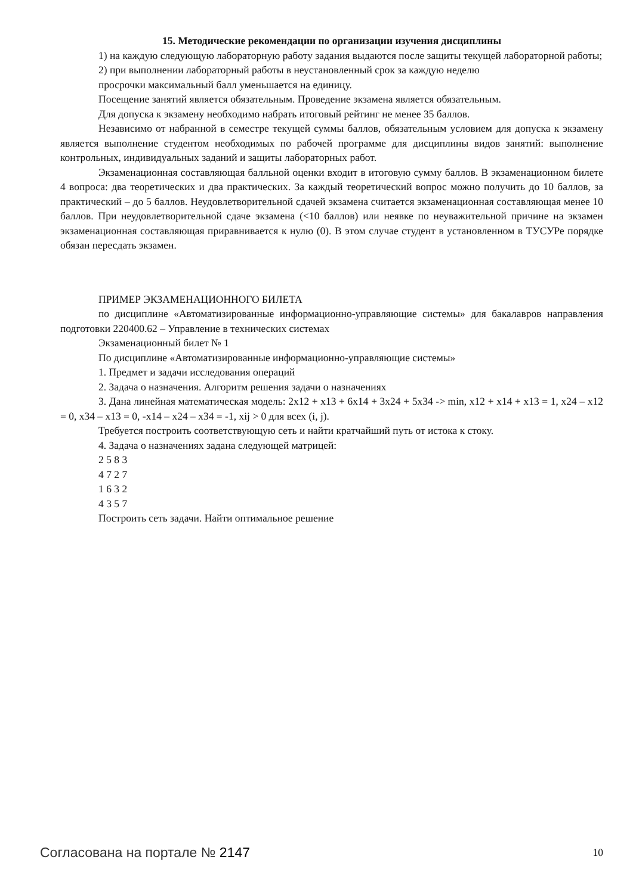15. Методические рекомендации по организации изучения дисциплины
1) на каждую следующую лабораторную работу задания выдаются после защиты текущей лабораторной работы;
2) при выполнении лабораторный работы в неустановленный срок за каждую неделю
просрочки максимальный балл уменьшается на единицу.
Посещение занятий является обязательным. Проведение экзамена является обязательным.
Для допуска к экзамену необходимо набрать итоговый рейтинг не менее 35 баллов.
Независимо от набранной в семестре текущей суммы баллов, обязательным условием для допуска к экзамену является выполнение студентом необходимых по рабочей программе для дисциплины видов занятий: выполнение контрольных, индивидуальных заданий и защиты лабораторных работ.
Экзаменационная составляющая балльной оценки входит в итоговую сумму баллов. В экзаменационном билете 4 вопроса: два теоретических и два практических. За каждый теоретический вопрос можно получить до 10 баллов, за практический – до 5 баллов. Неудовлетворительной сдачей экзамена считается экзаменационная составляющая менее 10 баллов. При неудовлетворительной сдаче экзамена (<10 баллов) или неявке по неуважительной причине на экзамен экзаменационная составляющая приравнивается к нулю (0). В этом случае студент в установленном в ТУСУРе порядке обязан пересдать экзамен.
ПРИМЕР ЭКЗАМЕНАЦИОННОГО БИЛЕТА
по дисциплине «Автоматизированные информационно-управляющие системы» для бакалавров направления подготовки 220400.62 – Управление в технических системах
Экзаменационный билет № 1
По дисциплине «Автоматизированные информационно-управляющие системы»
1. Предмет и задачи исследования операций
2. Задача о назначения. Алгоритм решения задачи о назначениях
3. Дана линейная математическая модель: 2x12 + x13 + 6x14 + 3x24 + 5x34 -> min, x12 + x14 + x13 = 1, x24 – x12 = 0, x34 – x13 = 0, -x14 – x24 – x34 = -1, xij > 0 для всех (i, j).
Требуется построить соответствующую сеть и найти кратчайший путь от истока к стоку.
4. Задача о назначениях задана следующей матрицей:
2 5 8 3
4 7 2 7
1 6 3 2
4 3 5 7
Построить сеть задачи. Найти оптимальное решение
Согласована на портале № 2147 10